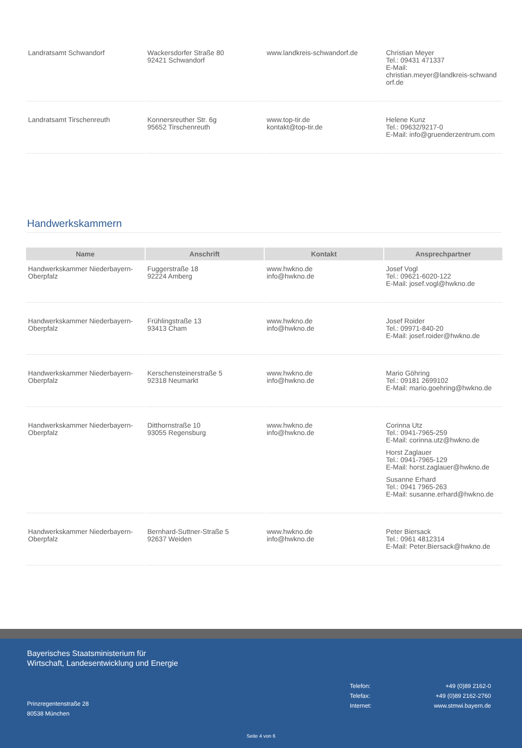| Landratsamt Schwandorf | Wackersdorfer Straße 80 92421 Schwandorf | www.landkreis-schwandorf.de | Christian Meyer Tel.: 09431 471337 E-Mail: christian.meyer@landkreis-schwand orf.de |
| Landratsamt Tirschenreuth | Konnersreuther Str. 6g 95652 Tirschenreuth | www.top-tir.de kontakt@top-tir.de | Helene Kunz Tel.: 09632/9217-0 E-Mail: info@gruenderzentrum.com |
Handwerkskammern
| Name | Anschrift | Kontakt | Ansprechpartner |
| --- | --- | --- | --- |
| Handwerkskammer Niederbayern-Oberpfalz | Fuggerstraße 18 92224 Amberg | www.hwkno.de info@hwkno.de | Josef Vogl Tel.: 09621-6020-122 E-Mail: josef.vogl@hwkno.de |
| Handwerkskammer Niederbayern-Oberpfalz | Frühlingstraße 13 93413 Cham | www.hwkno.de info@hwkno.de | Josef Roider Tel.: 09971-840-20 E-Mail: josef.roider@hwkno.de |
| Handwerkskammer Niederbayern-Oberpfalz | Kerschensteinerstraße 5 92318 Neumarkt | www.hwkno.de info@hwkno.de | Mario Göhring Tel.: 09181 2699102 E-Mail: mario.goehring@hwkno.de |
| Handwerkskammer Niederbayern-Oberpfalz | Ditthornstraße 10 93055 Regensburg | www.hwkno.de info@hwkno.de | Corinna Utz Tel.: 0941-7965-259 E-Mail: corinna.utz@hwkno.de Horst Zaglauer Tel.: 0941-7965-129 E-Mail: horst.zaglauer@hwkno.de Susanne Erhard Tel.: 0941 7965-263 E-Mail: susanne.erhard@hwkno.de |
| Handwerkskammer Niederbayern-Oberpfalz | Bernhard-Suttner-Straße 5 92637 Weiden | www.hwkno.de info@hwkno.de | Peter Biersack Tel.: 0961 4812314 E-Mail: Peter.Biersack@hwkno.de |
Bayerisches Staatsministerium für
Wirtschaft, Landesentwicklung und Energie
Prinzregentenstraße 28
80538 München
| Telefon: Telefax: Internet: | +49 (0)89 2162-0 +49 (0)89 2162-2760 www.stmwi.bayern.de |
Seite 4 von 6